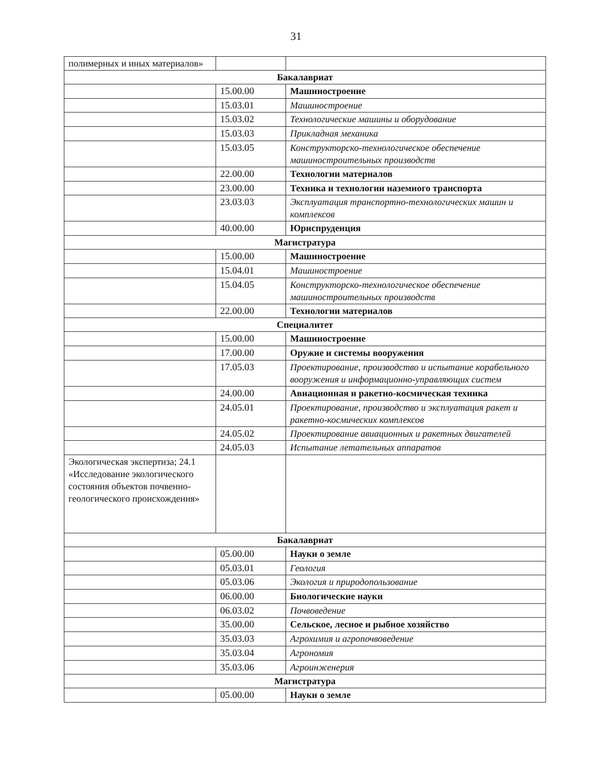31
| полимерных и иных материалов» | | |
| Бакалавриат | | |
| | 15.00.00 | Машиностроение |
| | 15.03.01 | Машиностроение |
| | 15.03.02 | Технологические машины и оборудование |
| | 15.03.03 | Прикладная механика |
| | 15.03.05 | Конструкторско-технологическое обеспечение машиностроительных производств |
| | 22.00.00 | Технологии материалов |
| | 23.00.00 | Техника и технологии наземного транспорта |
| | 23.03.03 | Эксплуатация транспортно-технологических машин и комплексов |
| | 40.00.00 | Юриспруденция |
| Магистратура | | |
| | 15.00.00 | Машиностроение |
| | 15.04.01 | Машиностроение |
| | 15.04.05 | Конструкторско-технологическое обеспечение машиностроительных производств |
| | 22.00.00 | Технологии материалов |
| Специалитет | | |
| | 15.00.00 | Машиностроение |
| | 17.00.00 | Оружие и системы вооружения |
| | 17.05.03 | Проектирование, производство и испытание корабельного вооружения и информационно-управляющих систем |
| | 24.00.00 | Авиационная и ракетно-космическая техника |
| | 24.05.01 | Проектирование, производство и эксплуатация ракет и ракетно-космических комплексов |
| | 24.05.02 | Проектирование авиационных и ракетных двигателей |
| | 24.05.03 | Испытание летательных аппаратов |
| Экологическая экспертиза; 24.1 «Исследование экологического состояния объектов почвенно-геологического происхождения» | | |
| Бакалавриат | | |
| | 05.00.00 | Науки о земле |
| | 05.03.01 | Геология |
| | 05.03.06 | Экология и природопользование |
| | 06.00.00 | Биологические науки |
| | 06.03.02 | Почвоведение |
| | 35.00.00 | Сельское, лесное и рыбное хозяйство |
| | 35.03.03 | Агрохимия и агропочвоведение |
| | 35.03.04 | Агрономия |
| | 35.03.06 | Агроинженерия |
| Магистратура | | |
| | 05.00.00 | Науки о земле |